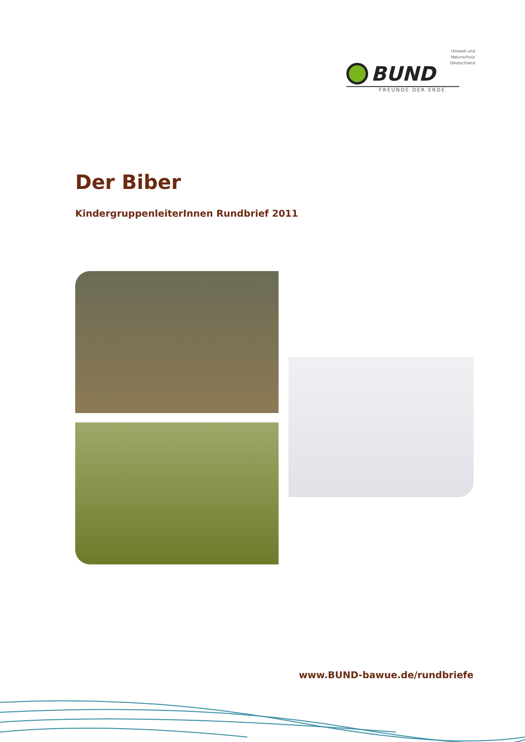Umwelt und
Naturschutz
Deutschland
BUND
FREUNDE DER ERDE
Der Biber
KindergruppenleiterInnen Rundbrief 2011
www.BUND-bawue.de/rundbriefe